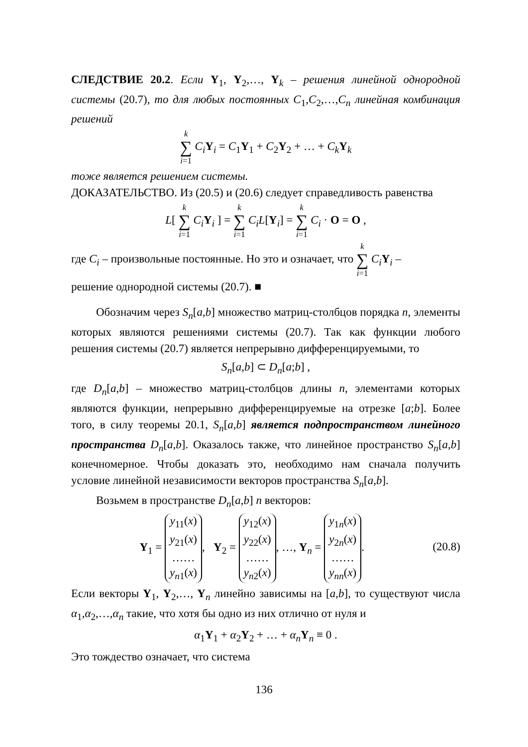СЛЕДСТВИЕ 20.2. Если Y<sub>1</sub>, Y<sub>2</sub>,…, Y<sub>k</sub> – решения линейной однородной системы (20.7), то для любых постоянных C<sub>1</sub>,C<sub>2</sub>,…,C<sub>n</sub> линейная комбинация решений
k ∑ i=1 C<sub>i</sub> Y<sub>i</sub> = C<sub>1</sub>Y<sub>1</sub> + C<sub>2</sub>Y<sub>2</sub> + … + C<sub>k</sub> Y<sub>k</sub>
тоже является решением системы.
ДОКАЗАТЕЛЬСТВО. Из (20.5) и (20.6) следует справедливость равенства
L[ k ∑ i=1 C<sub>i</sub> Y<sub>i</sub> ] = k ∑ i=1 C<sub>i</sub>L[Y<sub>i</sub>] = k ∑ i=1 C<sub>i</sub> · O = O ,
где C<sub>i</sub> – произвольные постоянные. Но это и означает, что k ∑ i=1 C<sub>i</sub> Y<sub>i</sub> –
решение однородной системы (20.7). ■
Обозначим через S<sub>n</sub>[a,b] множество матриц-столбцов порядка n, элементы которых являются решениями системы (20.7). Так как функции любого решения системы (20.7) является непрерывно дифференцируемыми, то
S<sub>n</sub>[a,b] ⊂ D<sub>n</sub>[a;b] ,
где D<sub>n</sub>[a,b] – множество матриц-столбцов длины n, элементами которых являются функции, непрерывно дифференцируемые на отрезке [a;b]. Более того, в силу теоремы 20.1, S<sub>n</sub>[a,b] является подпространством линейного пространства D<sub>n</sub>[a,b]. Оказалось также, что линейное пространство S<sub>n</sub>[a,b] конечномерное. Чтобы доказать это, необходимо нам сначала получить условие линейной независимости векторов пространства S<sub>n</sub>[a,b].
Возьмем в пространстве D<sub>n</sub>[a,b] n векторов:
Y<sub>1</sub> = y<sub>11</sub>(x)
y<sub>21</sub>(x)
……
y<sub>n1</sub>(x), Y<sub>2</sub> = y<sub>12</sub>(x)
y<sub>22</sub>(x)
……
y<sub>n2</sub>(x), …, Y<sub>n</sub> = y<sub>1n</sub>(x)
y<sub>2n</sub>(x)
……
y<sub>nn</sub>(x). (20.8)
Если векторы Y<sub>1</sub>, Y<sub>2</sub>,…, Y<sub>n</sub> линейно зависимы на [a,b], то существуют числа α<sub>1</sub>,α<sub>2</sub>,…,α<sub>n</sub> такие, что хотя бы одно из них отлично от нуля и
α<sub>1</sub>Y<sub>1</sub> + α<sub>2</sub>Y<sub>2</sub> + … + α<sub>n</sub> Y<sub>n</sub> ≡ 0 .
Это тождество означает, что система
136